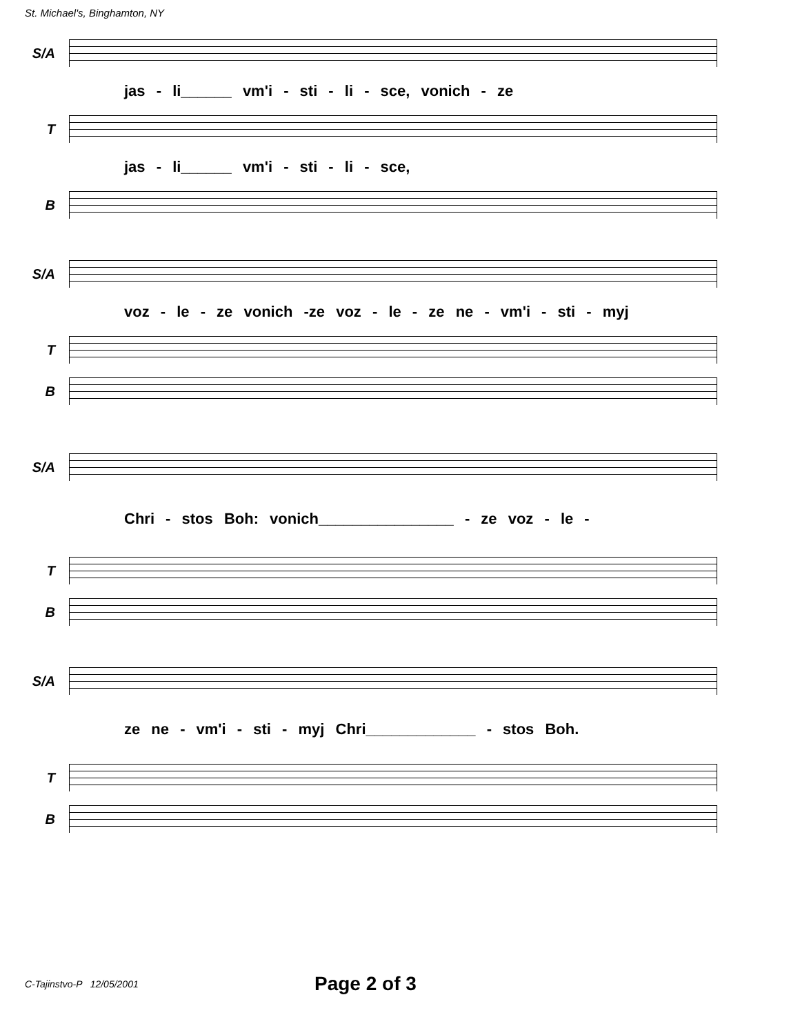St. Michael's, Binghamton, NY
S/A
jas - li______ vm'i - sti - li - sce, vonich - ze
T
jas - li______ vm'i - sti - li - sce,
B
S/A
voz - le - ze vonich -ze voz - le - ze ne - vm'i - sti - myj
T
B
S/A
Chri - stos Boh: vonich________________ - ze voz - le -
T
B
S/A
ze ne - vm'i - sti - myj Chri_____________ - stos Boh.
T
B
C-Tajinstvo-P 12/05/2001 Page 2 of 3